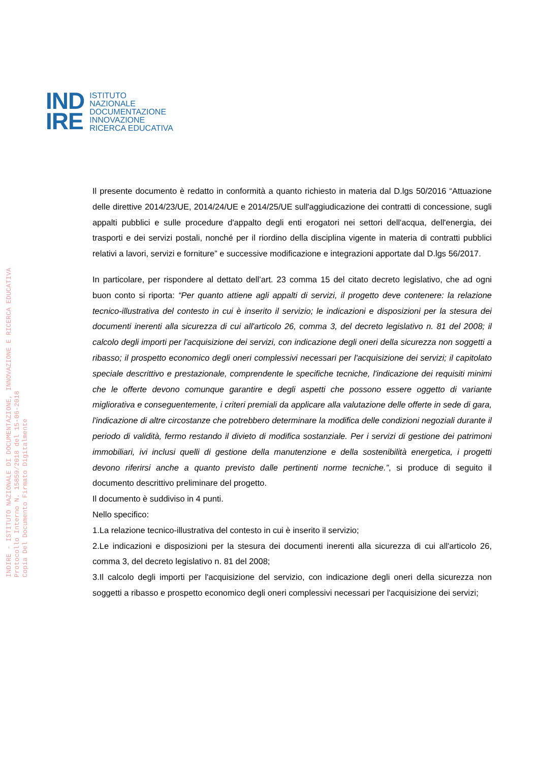IND
IRE
ISTITUTO
NAZIONALE
DOCUMENTAZIONE
INNOVAZIONE
RICERCA EDUCATIVA
INDIRE - ISTITUTO NAZIONALE DI DOCUMENTAZIONE, INNOVAZIONE E RICERCA EDUCATIVA
Protocollo Interno N. 15859/2018 del 15-06-2018
Copia Del Documento Firmato Digitalmente
Il presente documento è redatto in conformità a quanto richiesto in materia dal D.lgs 50/2016 “Attuazione delle direttive 2014/23/UE, 2014/24/UE e 2014/25/UE sull'aggiudicazione dei contratti di concessione, sugli appalti pubblici e sulle procedure d'appalto degli enti erogatori nei settori dell'acqua, dell'energia, dei trasporti e dei servizi postali, nonché per il riordino della disciplina vigente in materia di contratti pubblici relativi a lavori, servizi e forniture” e successive modificazione e integrazioni apportate dal D.lgs 56/2017.
In particolare, per rispondere al dettato dell’art. 23 comma 15 del citato decreto legislativo, che ad ogni buon conto si riporta: “Per quanto attiene agli appalti di servizi, il progetto deve contenere: la relazione tecnico-illustrativa del contesto in cui è inserito il servizio; le indicazioni e disposizioni per la stesura dei documenti inerenti alla sicurezza di cui all'articolo 26, comma 3, del decreto legislativo n. 81 del 2008; il calcolo degli importi per l'acquisizione dei servizi, con indicazione degli oneri della sicurezza non soggetti a ribasso; il prospetto economico degli oneri complessivi necessari per l'acquisizione dei servizi; il capitolato speciale descrittivo e prestazionale, comprendente le specifiche tecniche, l'indicazione dei requisiti minimi che le offerte devono comunque garantire e degli aspetti che possono essere oggetto di variante migliorativa e conseguentemente, i criteri premiali da applicare alla valutazione delle offerte in sede di gara, l'indicazione di altre circostanze che potrebbero determinare la modifica delle condizioni negoziali durante il periodo di validità, fermo restando il divieto di modifica sostanziale. Per i servizi di gestione dei patrimoni immobiliari, ivi inclusi quelli di gestione della manutenzione e della sostenibilità energetica, i progetti devono riferirsi anche a quanto previsto dalle pertinenti norme tecniche.”, si produce di seguito il documento descrittivo preliminare del progetto.
Il documento è suddiviso in 4 punti.
Nello specifico:
1.La relazione tecnico-illustrativa del contesto in cui è inserito il servizio;
2.Le indicazioni e disposizioni per la stesura dei documenti inerenti alla sicurezza di cui all'articolo 26, comma 3, del decreto legislativo n. 81 del 2008;
3.Il calcolo degli importi per l'acquisizione del servizio, con indicazione degli oneri della sicurezza non soggetti a ribasso e prospetto economico degli oneri complessivi necessari per l'acquisizione dei servizi;